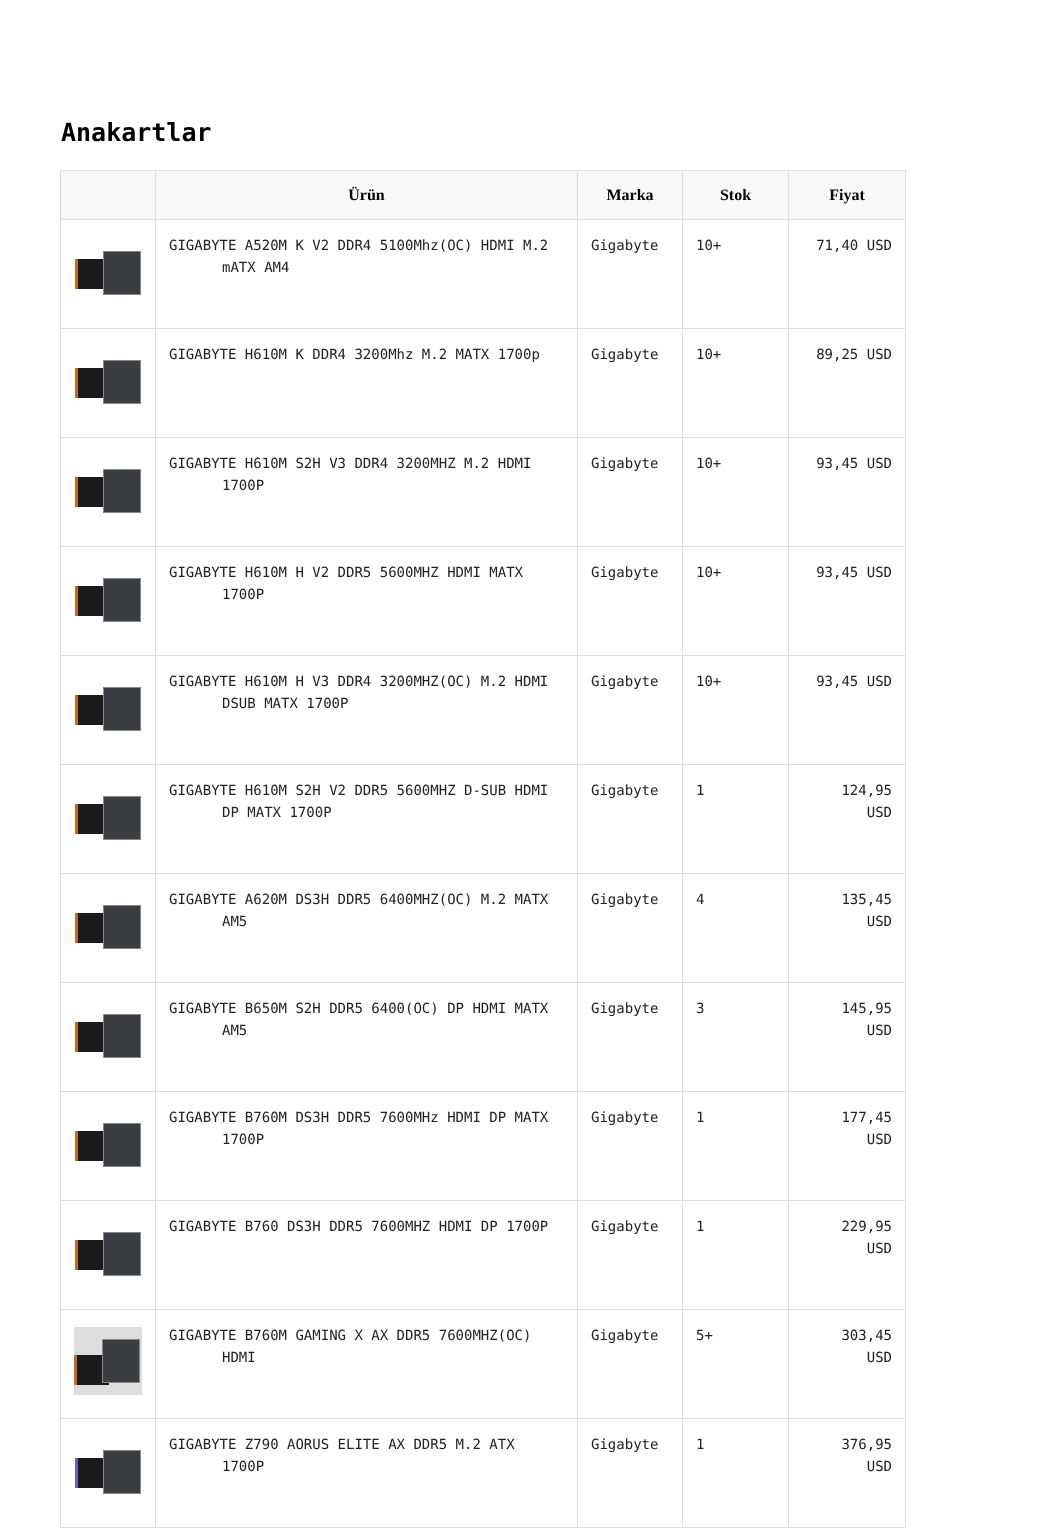Anakartlar
| | Ürün | Marka | Stok | Fiyat |
| --- | --- | --- | --- | --- |
| | GIGABYTE A520M K V2 DDR4 5100Mhz(OC) HDMI M.2 mATX AM4 | Gigabyte | 10+ | 71,40 USD |
| | GIGABYTE H610M K DDR4 3200Mhz M.2 MATX 1700p | Gigabyte | 10+ | 89,25 USD |
| | GIGABYTE H610M S2H V3 DDR4 3200MHZ M.2 HDMI 1700P | Gigabyte | 10+ | 93,45 USD |
| | GIGABYTE H610M H V2 DDR5 5600MHZ HDMI MATX 1700P | Gigabyte | 10+ | 93,45 USD |
| | GIGABYTE H610M H V3 DDR4 3200MHZ(OC) M.2 HDMI DSUB MATX 1700P | Gigabyte | 10+ | 93,45 USD |
| | GIGABYTE H610M S2H V2 DDR5 5600MHZ D-SUB HDMI DP MATX 1700P | Gigabyte | 1 | 124,95 USD |
| | GIGABYTE A620M DS3H DDR5 6400MHZ(OC) M.2 MATX AM5 | Gigabyte | 4 | 135,45 USD |
| | GIGABYTE B650M S2H DDR5 6400(OC) DP HDMI MATX AM5 | Gigabyte | 3 | 145,95 USD |
| | GIGABYTE B760M DS3H DDR5 7600MHz HDMI DP MATX 1700P | Gigabyte | 1 | 177,45 USD |
| | GIGABYTE B760 DS3H DDR5 7600MHZ HDMI DP 1700P | Gigabyte | 1 | 229,95 USD |
| | GIGABYTE B760M GAMING X AX DDR5 7600MHZ(OC) HDMI | Gigabyte | 5+ | 303,45 USD |
| | GIGABYTE Z790 AORUS ELITE AX DDR5 M.2 ATX 1700P | Gigabyte | 1 | 376,95 USD |